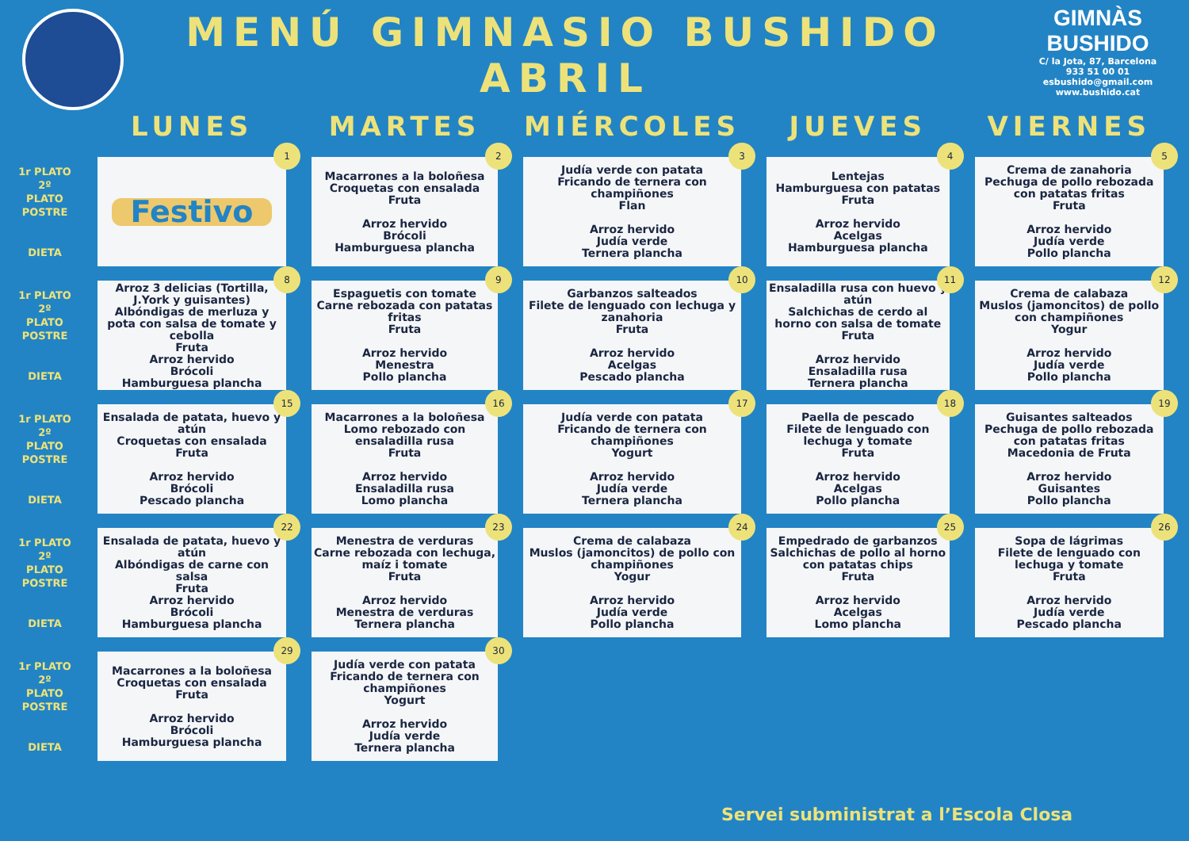MENÚ GIMNASIO BUSHIDO ABRIL
GIMNÀS BUSHIDO
C/ la Jota, 87, Barcelona
933 51 00 01
esbushido@gmail.com
www.bushido.cat
| | LUNES | MARTES | MIÉRCOLES | JUEVES | VIERNES |
| --- | --- | --- | --- | --- | --- |
| 1r PLATO 2º PLATO POSTRE DIETA | 1 Festivo | 2 Macarrones a la boloñesa Croquetas con ensalada Fruta Arroz hervido Brócoli Hamburguesa plancha | 3 Judía verde con patata Fricando de ternera con champiñones Flan Arroz hervido Judía verde Ternera plancha | 4 Lentejas Hamburguesa con patatas Fruta Arroz hervido Acelgas Hamburguesa plancha | 5 Crema de zanahoria Pechuga de pollo rebozada con patatas fritas Fruta Arroz hervido Judía verde Pollo plancha |
| 1r PLATO 2º PLATO POSTRE DIETA | 8 Arroz 3 delicias (Tortilla, J.York y guisantes) Albóndigas de merluza y pota con salsa de tomate y cebolla Fruta Arroz hervido Brócoli Hamburguesa plancha | 9 Espaguetis con tomate Carne rebozada con patatas fritas Fruta Arroz hervido Menestra Pollo plancha | 10 Garbanzos salteados Filete de lenguado con lechuga y zanahoria Fruta Arroz hervido Acelgas Pescado plancha | 11 Ensaladilla rusa con huevo y atún Salchichas de cerdo al horno con salsa de tomate Fruta Arroz hervido Ensaladilla rusa Ternera plancha | 12 Crema de calabaza Muslos (jamoncitos) de pollo con champiñones Yogur Arroz hervido Judía verde Pollo plancha |
| 1r PLATO 2º PLATO POSTRE DIETA | 15 Ensalada de patata, huevo y atún Croquetas con ensalada Fruta Arroz hervido Brócoli Pescado plancha | 16 Macarrones a la boloñesa Lomo rebozado con ensaladilla rusa Fruta Arroz hervido Ensaladilla rusa Lomo plancha | 17 Judía verde con patata Fricando de ternera con champiñones Yogurt Arroz hervido Judía verde Ternera plancha | 18 Paella de pescado Filete de lenguado con lechuga y tomate Fruta Arroz hervido Acelgas Pollo plancha | 19 Guisantes salteados Pechuga de pollo rebozada con patatas fritas Macedonia de Fruta Arroz hervido Guisantes Pollo plancha |
| 1r PLATO 2º PLATO POSTRE DIETA | 22 Ensalada de patata, huevo y atún Albóndigas de carne con salsa Fruta Arroz hervido Brócoli Hamburguesa plancha | 23 Menestra de verduras Carne rebozada con lechuga, maíz i tomate Fruta Arroz hervido Menestra de verduras Ternera plancha | 24 Crema de calabaza Muslos (jamoncitos) de pollo con champiñones Yogur Arroz hervido Judía verde Pollo plancha | 25 Empedrado de garbanzos Salchichas de pollo al horno con patatas chips Fruta Arroz hervido Acelgas Lomo plancha | 26 Sopa de lágrimas Filete de lenguado con lechuga y tomate Fruta Arroz hervido Judía verde Pescado plancha |
| 1r PLATO 2º PLATO POSTRE DIETA | 29 Macarrones a la boloñesa Croquetas con ensalada Fruta Arroz hervido Brócoli Hamburguesa plancha | 30 Judía verde con patata Fricando de ternera con champiñones Yogurt Arroz hervido Judía verde Ternera plancha | | | |
Servei subministrat a l’Escola Closa